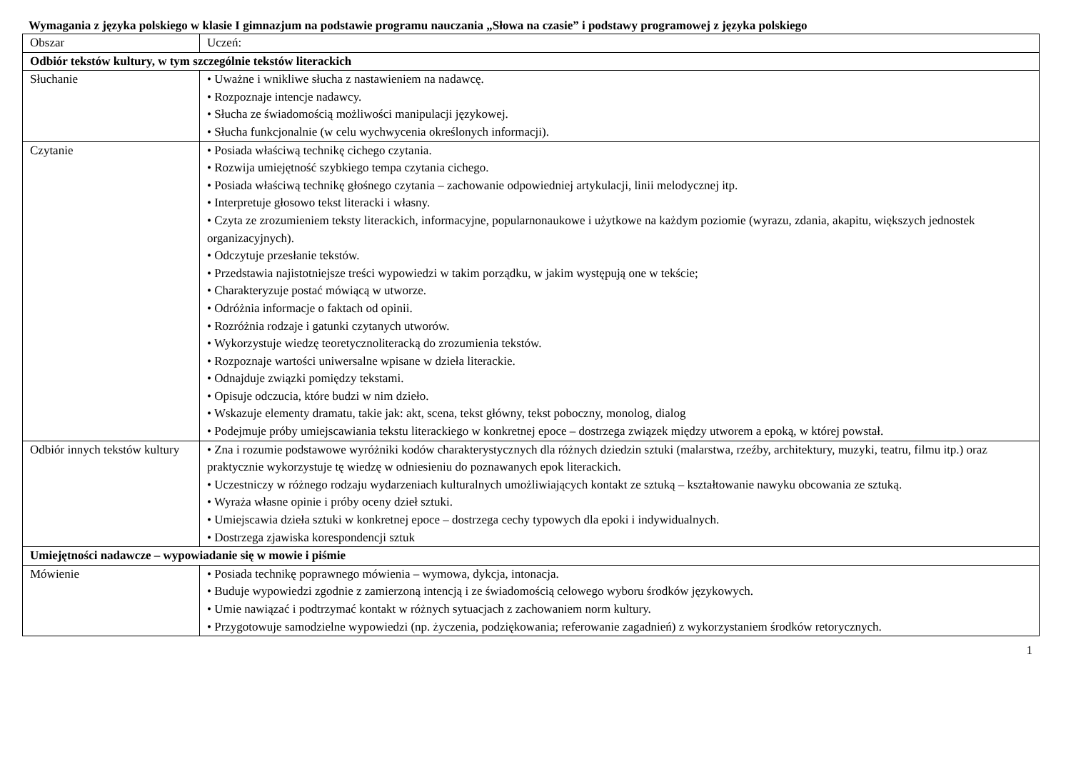Wymagania z języka polskiego w klasie I gimnazjum na podstawie programu nauczania „Słowa na czasie” i podstawy programowej z języka polskiego
| Obszar | Uczeń: |
| Odbiór tekstów kultury, w tym szczególnie tekstów literackich | |
| Słuchanie | • Uważne i wnikliwe słucha z nastawieniem na nadawcę. • Rozpoznaje intencje nadawcy. • Słucha ze świadomością możliwości manipulacji językowej. • Słucha funkcjonalnie (w celu wychwycenia określonych informacji). |
| Czytanie | • Posiada właściwą technikę cichego czytania. • Rozwija umiejętność szybkiego tempa czytania cichego. • Posiada właściwą technikę głośnego czytania – zachowanie odpowiedniej artykulacji, linii melodycznej itp. • Interpretuje głosowo tekst literacki i własny. • Czyta ze zrozumieniem teksty literackich, informacyjne, popularnonaukowe i użytkowe na każdym poziomie (wyrazu, zdania, akapitu, większych jednostek organizacyjnych). • Odczytuje przesłanie tekstów. • Przedstawia najistotniejsze treści wypowiedzi w takim porządku, w jakim występują one w tekście; • Charakteryzuje postać mówiącą w utworze. • Odróżnia informacje o faktach od opinii. • Rozróżnia rodzaje i gatunki czytanych utworów. • Wykorzystuje wiedzę teoretycznoliteracką do zrozumienia tekstów. • Rozpoznaje wartości uniwersalne wpisane w dzieła literackie. • Odnajduje związki pomiędzy tekstami. • Opisuje odczucia, które budzi w nim dzieło. • Wskazuje elementy dramatu, takie jak: akt, scena, tekst główny, tekst poboczny, monolog, dialog • Podejmuje próby umiejscawiania tekstu literackiego w konkretnej epoce – dostrzega związek między utworem a epoką, w której powstał. |
| Odbiór innych tekstów kultury | • Zna i rozumie podstawowe wyróżniki kodów charakterystycznych dla różnych dziedzin sztuki (malarstwa, rzeźby, architektury, muzyki, teatru, filmu itp.) oraz praktycznie wykorzystuje tę wiedzę w odniesieniu do poznawanych epok literackich. • Uczestniczy w różnego rodzaju wydarzeniach kulturalnych umożliwiających kontakt ze sztuką – kształtowanie nawyku obcowania ze sztuką. • Wyraża własne opinie i próby oceny dzieł sztuki. • Umiejscawia dzieła sztuki w konkretnej epoce – dostrzega cechy typowych dla epoki i indywidualnych. • Dostrzega zjawiska korespondencji sztuk |
| Umiejętności nadawcze – wypowiadanie się w mowie i piśmie | |
| Mówienie | • Posiada technikę poprawnego mówienia – wymowa, dykcja, intonacja. • Buduje wypowiedzi zgodnie z zamierzoną intencją i ze świadomością celowego wyboru środków językowych. • Umie nawiązać i podtrzymać kontakt w różnych sytuacjach z zachowaniem norm kultury. • Przygotowuje samodzielne wypowiedzi (np. życzenia, podziękowania; referowanie zagadnień) z wykorzystaniem środków retorycznych. |
1